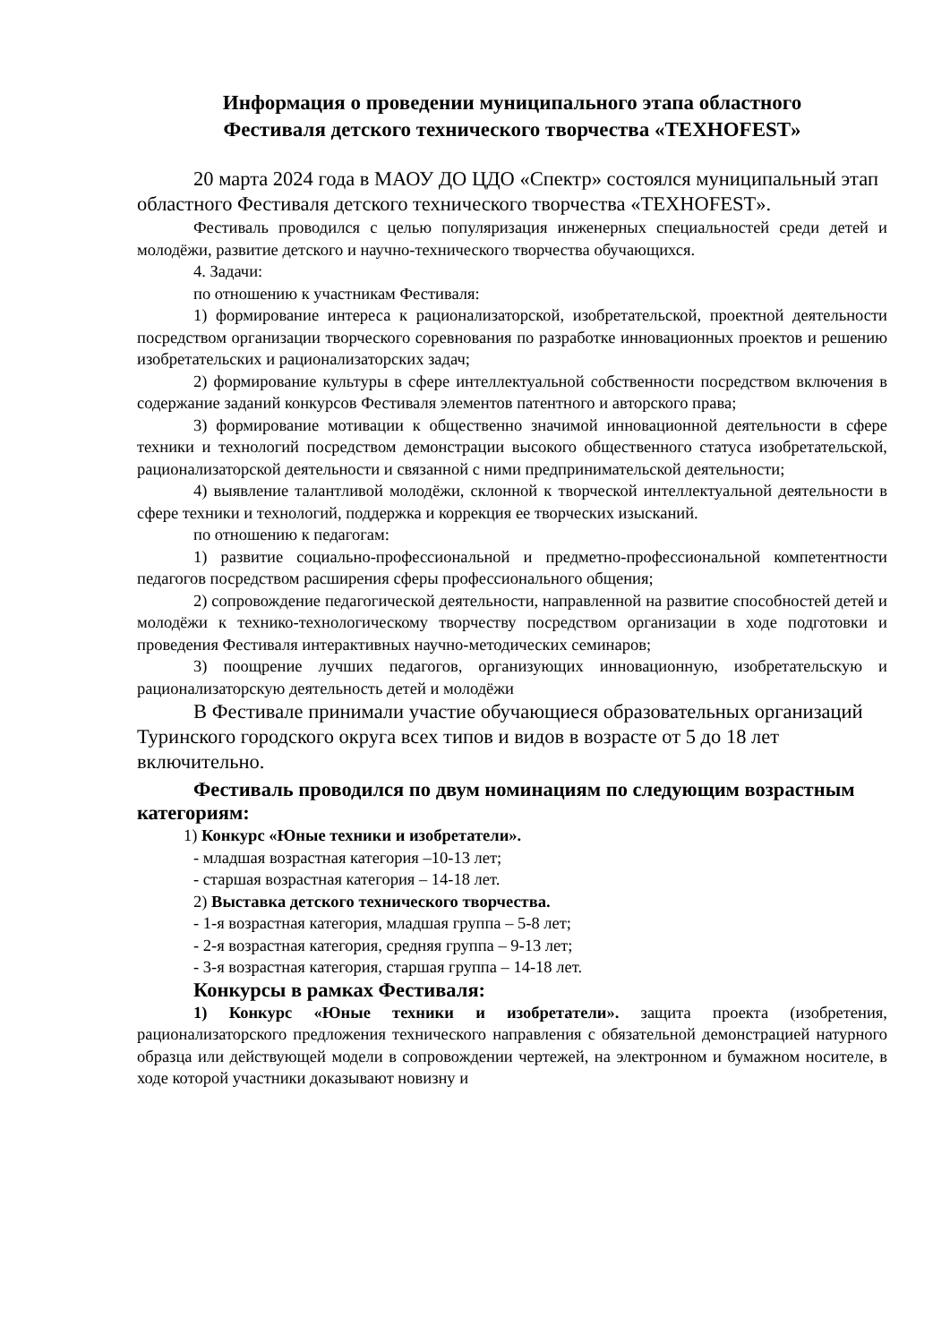Информация о проведении муниципального этапа областного
Фестиваля детского технического творчества «TEXHOFEST»
20 марта 2024 года в МАОУ ДО ЦДО «Спектр» состоялся муниципальный этап областного Фестиваля детского технического творчества «TEXHOFEST».
Фестиваль проводился с целью популяризация инженерных специальностей среди детей и молодёжи, развитие детского и научно-технического творчества обучающихся.
4. Задачи:
по отношению к участникам Фестиваля:
1) формирование интереса к рационализаторской, изобретательской, проектной деятельности посредством организации творческого соревнования по разработке инновационных проектов и решению изобретательских и рационализаторских задач;
2) формирование культуры в сфере интеллектуальной собственности посредством включения в содержание заданий конкурсов Фестиваля элементов патентного и авторского права;
3) формирование мотивации к общественно значимой инновационной деятельности в сфере техники и технологий посредством демонстрации высокого общественного статуса изобретательской, рационализаторской деятельности и связанной с ними предпринимательской деятельности;
4) выявление талантливой молодёжи, склонной к творческой интеллектуальной деятельности в сфере техники и технологий, поддержка и коррекция ее творческих изысканий.
по отношению к педагогам:
1) развитие социально-профессиональной и предметно-профессиональной компетентности педагогов посредством расширения сферы профессионального общения;
2) сопровождение педагогической деятельности, направленной на развитие способностей детей и молодёжи к технико-технологическому творчеству посредством организации в ходе подготовки и проведения Фестиваля интерактивных научно-методических семинаров;
3) поощрение лучших педагогов, организующих инновационную, изобретательскую и рационализаторскую деятельность детей и молодёжи
В Фестивале принимали участие обучающиеся образовательных организаций Туринского городского округа всех типов и видов в возрасте от 5 до 18 лет включительно.
Фестиваль проводился по двум номинациям по следующим возрастным категориям:
1) Конкурс «Юные техники и изобретатели».
- младшая возрастная категория –10-13 лет;
- старшая возрастная категория – 14-18 лет.
2) Выставка детского технического творчества.
- 1-я возрастная категория, младшая группа – 5-8 лет;
- 2-я возрастная категория, средняя группа – 9-13 лет;
- 3-я возрастная категория, старшая группа – 14-18 лет.
Конкурсы в рамках Фестиваля:
1) Конкурс «Юные техники и изобретатели». защита проекта (изобретения, рационализаторского предложения технического направления с обязательной демонстрацией натурного образца или действующей модели в сопровождении чертежей, на электронном и бумажном носителе, в ходе которой участники доказывают новизну и